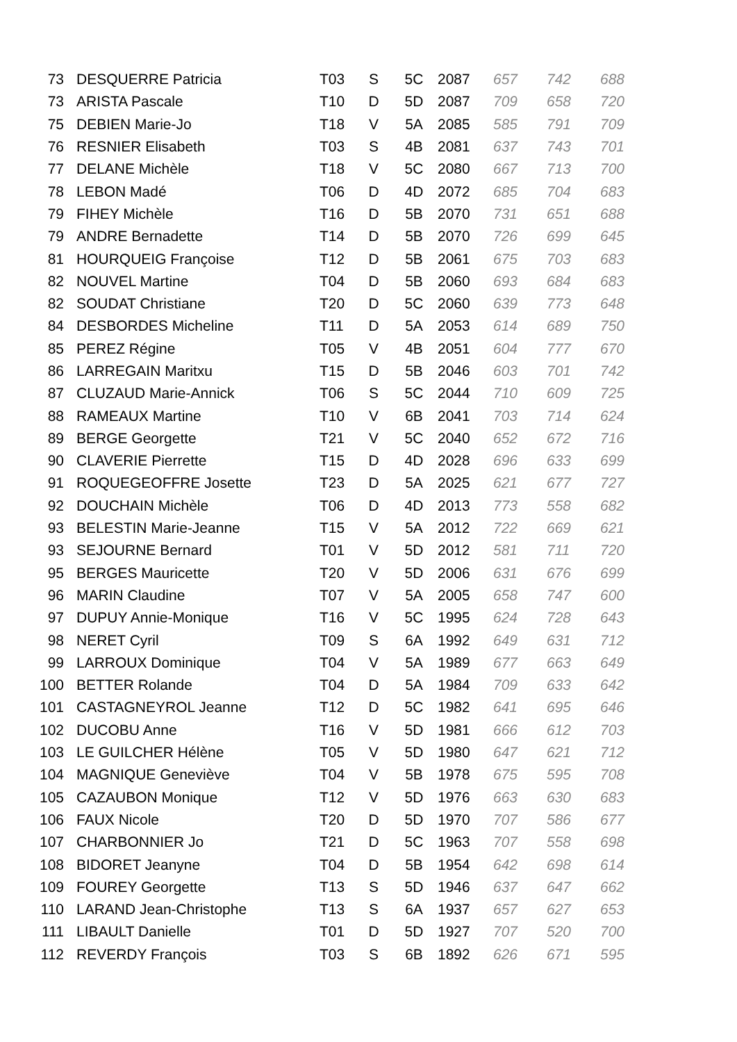| 73 | DESQUERRE Patricia | T03 | S | 5C | 2087 | 657 | 742 | 688 |
| 73 | ARISTA Pascale | T10 | D | 5D | 2087 | 709 | 658 | 720 |
| 75 | DEBIEN Marie-Jo | T18 | V | 5A | 2085 | 585 | 791 | 709 |
| 76 | RESNIER Elisabeth | T03 | S | 4B | 2081 | 637 | 743 | 701 |
| 77 | DELANE Michèle | T18 | V | 5C | 2080 | 667 | 713 | 700 |
| 78 | LEBON Madé | T06 | D | 4D | 2072 | 685 | 704 | 683 |
| 79 | FIHEY Michèle | T16 | D | 5B | 2070 | 731 | 651 | 688 |
| 79 | ANDRE Bernadette | T14 | D | 5B | 2070 | 726 | 699 | 645 |
| 81 | HOURQUEIG Françoise | T12 | D | 5B | 2061 | 675 | 703 | 683 |
| 82 | NOUVEL Martine | T04 | D | 5B | 2060 | 693 | 684 | 683 |
| 82 | SOUDAT Christiane | T20 | D | 5C | 2060 | 639 | 773 | 648 |
| 84 | DESBORDES Micheline | T11 | D | 5A | 2053 | 614 | 689 | 750 |
| 85 | PEREZ Régine | T05 | V | 4B | 2051 | 604 | 777 | 670 |
| 86 | LARREGAIN Maritxu | T15 | D | 5B | 2046 | 603 | 701 | 742 |
| 87 | CLUZAUD Marie-Annick | T06 | S | 5C | 2044 | 710 | 609 | 725 |
| 88 | RAMEAUX Martine | T10 | V | 6B | 2041 | 703 | 714 | 624 |
| 89 | BERGE Georgette | T21 | V | 5C | 2040 | 652 | 672 | 716 |
| 90 | CLAVERIE Pierrette | T15 | D | 4D | 2028 | 696 | 633 | 699 |
| 91 | ROQUEGEOFFRE Josette | T23 | D | 5A | 2025 | 621 | 677 | 727 |
| 92 | DOUCHAIN Michèle | T06 | D | 4D | 2013 | 773 | 558 | 682 |
| 93 | BELESTIN Marie-Jeanne | T15 | V | 5A | 2012 | 722 | 669 | 621 |
| 93 | SEJOURNE Bernard | T01 | V | 5D | 2012 | 581 | 711 | 720 |
| 95 | BERGES Mauricette | T20 | V | 5D | 2006 | 631 | 676 | 699 |
| 96 | MARIN Claudine | T07 | V | 5A | 2005 | 658 | 747 | 600 |
| 97 | DUPUY Annie-Monique | T16 | V | 5C | 1995 | 624 | 728 | 643 |
| 98 | NERET Cyril | T09 | S | 6A | 1992 | 649 | 631 | 712 |
| 99 | LARROUX Dominique | T04 | V | 5A | 1989 | 677 | 663 | 649 |
| 100 | BETTER Rolande | T04 | D | 5A | 1984 | 709 | 633 | 642 |
| 101 | CASTAGNEYROL Jeanne | T12 | D | 5C | 1982 | 641 | 695 | 646 |
| 102 | DUCOBU Anne | T16 | V | 5D | 1981 | 666 | 612 | 703 |
| 103 | LE GUILCHER Hélène | T05 | V | 5D | 1980 | 647 | 621 | 712 |
| 104 | MAGNIQUE Geneviève | T04 | V | 5B | 1978 | 675 | 595 | 708 |
| 105 | CAZAUBON Monique | T12 | V | 5D | 1976 | 663 | 630 | 683 |
| 106 | FAUX Nicole | T20 | D | 5D | 1970 | 707 | 586 | 677 |
| 107 | CHARBONNIER Jo | T21 | D | 5C | 1963 | 707 | 558 | 698 |
| 108 | BIDORET Jeanyne | T04 | D | 5B | 1954 | 642 | 698 | 614 |
| 109 | FOUREY Georgette | T13 | S | 5D | 1946 | 637 | 647 | 662 |
| 110 | LARAND Jean-Christophe | T13 | S | 6A | 1937 | 657 | 627 | 653 |
| 111 | LIBAULT Danielle | T01 | D | 5D | 1927 | 707 | 520 | 700 |
| 112 | REVERDY François | T03 | S | 6B | 1892 | 626 | 671 | 595 |